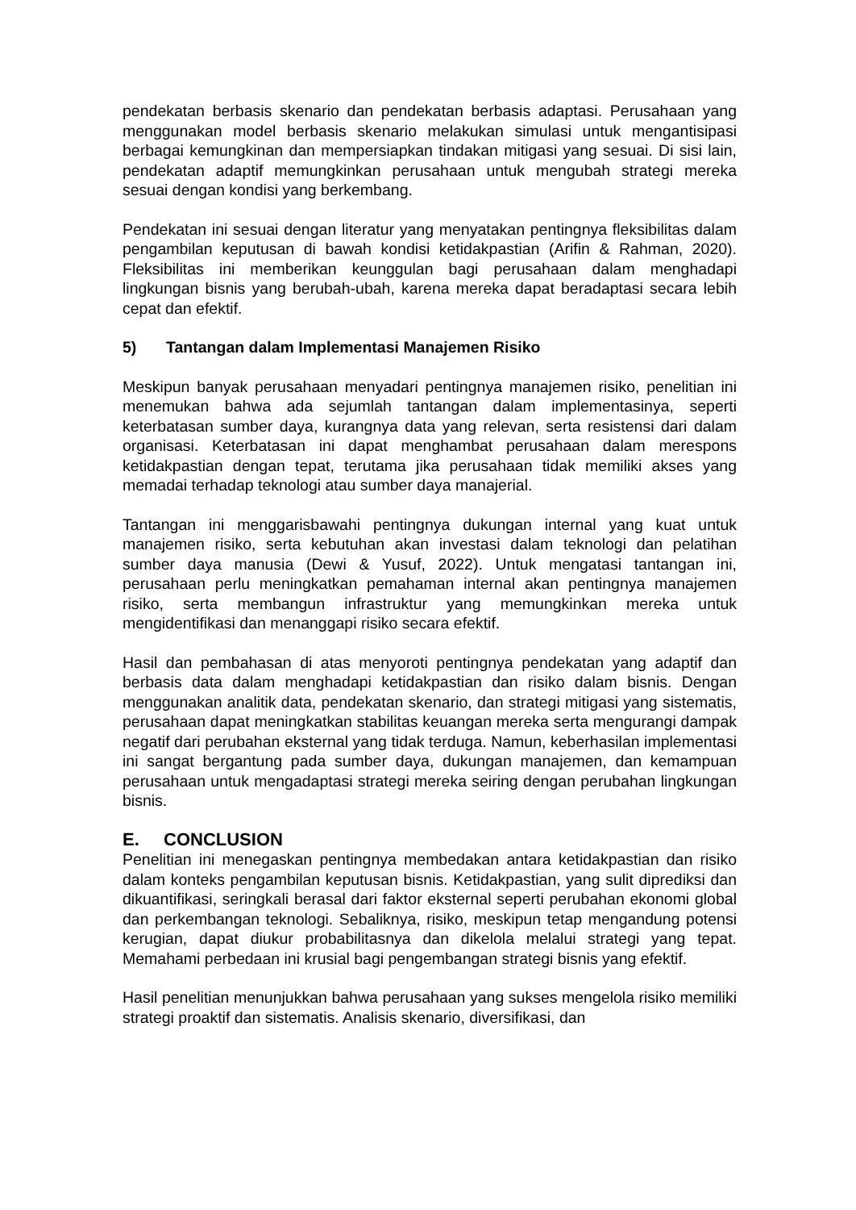pendekatan berbasis skenario dan pendekatan berbasis adaptasi. Perusahaan yang menggunakan model berbasis skenario melakukan simulasi untuk mengantisipasi berbagai kemungkinan dan mempersiapkan tindakan mitigasi yang sesuai. Di sisi lain, pendekatan adaptif memungkinkan perusahaan untuk mengubah strategi mereka sesuai dengan kondisi yang berkembang.
Pendekatan ini sesuai dengan literatur yang menyatakan pentingnya fleksibilitas dalam pengambilan keputusan di bawah kondisi ketidakpastian (Arifin & Rahman, 2020). Fleksibilitas ini memberikan keunggulan bagi perusahaan dalam menghadapi lingkungan bisnis yang berubah-ubah, karena mereka dapat beradaptasi secara lebih cepat dan efektif.
5) Tantangan dalam Implementasi Manajemen Risiko
Meskipun banyak perusahaan menyadari pentingnya manajemen risiko, penelitian ini menemukan bahwa ada sejumlah tantangan dalam implementasinya, seperti keterbatasan sumber daya, kurangnya data yang relevan, serta resistensi dari dalam organisasi. Keterbatasan ini dapat menghambat perusahaan dalam merespons ketidakpastian dengan tepat, terutama jika perusahaan tidak memiliki akses yang memadai terhadap teknologi atau sumber daya manajerial.
Tantangan ini menggarisbawahi pentingnya dukungan internal yang kuat untuk manajemen risiko, serta kebutuhan akan investasi dalam teknologi dan pelatihan sumber daya manusia (Dewi & Yusuf, 2022). Untuk mengatasi tantangan ini, perusahaan perlu meningkatkan pemahaman internal akan pentingnya manajemen risiko, serta membangun infrastruktur yang memungkinkan mereka untuk mengidentifikasi dan menanggapi risiko secara efektif.
Hasil dan pembahasan di atas menyoroti pentingnya pendekatan yang adaptif dan berbasis data dalam menghadapi ketidakpastian dan risiko dalam bisnis. Dengan menggunakan analitik data, pendekatan skenario, dan strategi mitigasi yang sistematis, perusahaan dapat meningkatkan stabilitas keuangan mereka serta mengurangi dampak negatif dari perubahan eksternal yang tidak terduga. Namun, keberhasilan implementasi ini sangat bergantung pada sumber daya, dukungan manajemen, dan kemampuan perusahaan untuk mengadaptasi strategi mereka seiring dengan perubahan lingkungan bisnis.
E. CONCLUSION
Penelitian ini menegaskan pentingnya membedakan antara ketidakpastian dan risiko dalam konteks pengambilan keputusan bisnis. Ketidakpastian, yang sulit diprediksi dan dikuantifikasi, seringkali berasal dari faktor eksternal seperti perubahan ekonomi global dan perkembangan teknologi. Sebaliknya, risiko, meskipun tetap mengandung potensi kerugian, dapat diukur probabilitasnya dan dikelola melalui strategi yang tepat. Memahami perbedaan ini krusial bagi pengembangan strategi bisnis yang efektif.
Hasil penelitian menunjukkan bahwa perusahaan yang sukses mengelola risiko memiliki strategi proaktif dan sistematis. Analisis skenario, diversifikasi, dan